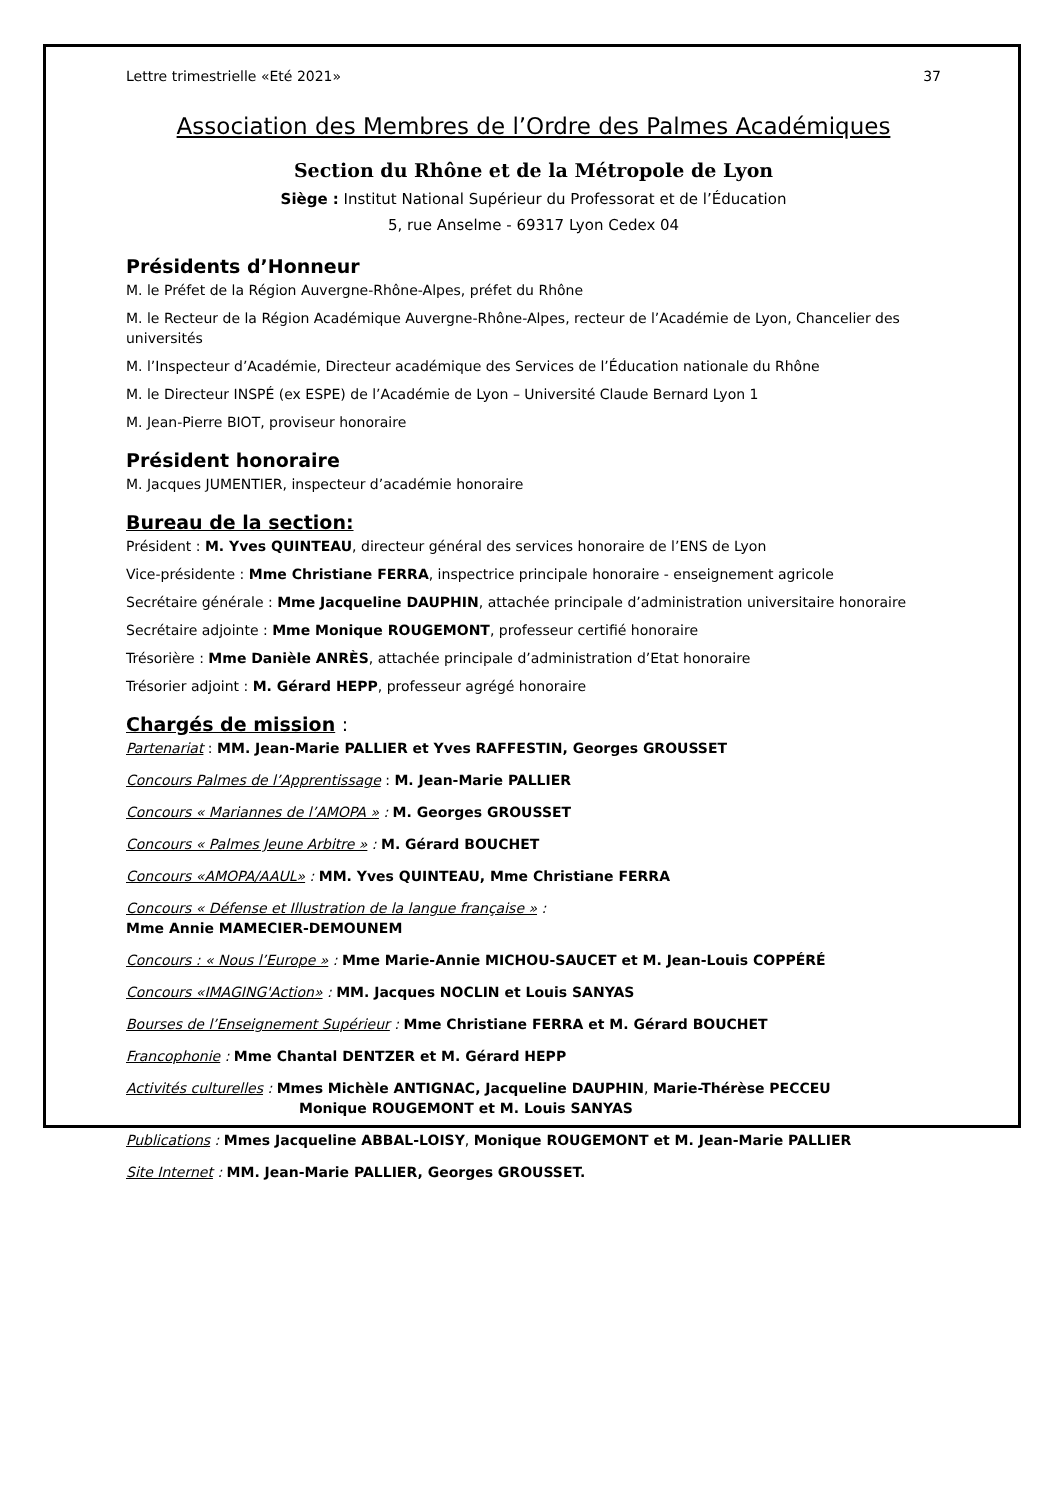Lettre trimestrielle «Eté 2021» 37
Association des Membres de l’Ordre des Palmes Académiques
Section du Rhône et de la Métropole de Lyon
Siège : Institut National Supérieur du Professorat et de l’Éducation
5, rue Anselme - 69317 Lyon Cedex 04
Présidents d’Honneur
M. le Préfet de la Région Auvergne-Rhône-Alpes, préfet du Rhône
M. le Recteur de la Région Académique Auvergne-Rhône-Alpes, recteur de l’Académie de Lyon, Chancelier des universités
M. l’Inspecteur d’Académie, Directeur académique des Services de l’Éducation nationale du Rhône
M. le Directeur INSPÉ (ex ESPE) de l’Académie de Lyon – Université Claude Bernard Lyon 1
M. Jean-Pierre BIOT, proviseur honoraire
Président honoraire
M. Jacques JUMENTIER, inspecteur d’académie honoraire
Bureau de la section:
Président : M. Yves QUINTEAU, directeur général des services honoraire de l’ENS de Lyon
Vice-présidente : Mme Christiane FERRA, inspectrice principale honoraire - enseignement agricole
Secrétaire générale : Mme Jacqueline DAUPHIN, attachée principale d’administration universitaire honoraire
Secrétaire adjointe : Mme Monique ROUGEMONT, professeur certifié honoraire
Trésorière : Mme Danièle ANRÈS, attachée principale d’administration d’Etat honoraire
Trésorier adjoint : M. Gérard HEPP, professeur agrégé honoraire
Chargés de mission :
Partenariat : MM. Jean-Marie PALLIER et Yves RAFFESTIN, Georges GROUSSET
Concours Palmes de l’Apprentissage : M. Jean-Marie PALLIER
Concours « Mariannes de l’AMOPA » : M. Georges GROUSSET
Concours « Palmes Jeune Arbitre » : M. Gérard BOUCHET
Concours «AMOPA/AAUL» : MM. Yves QUINTEAU, Mme Christiane FERRA
Concours « Défense et Illustration de la langue française » :
Mme Annie MAMECIER-DEMOUNEM
Concours : « Nous l’Europe » : Mme Marie-Annie MICHOU-SAUCET et M. Jean-Louis COPPÉRÉ
Concours «IMAGING'Action» : MM. Jacques NOCLIN et Louis SANYAS
Bourses de l’Enseignement Supérieur : Mme Christiane FERRA et M. Gérard BOUCHET
Francophonie : Mme Chantal DENTZER et M. Gérard HEPP
Activités culturelles : Mmes Michèle ANTIGNAC, Jacqueline DAUPHIN, Marie-Thérèse PECCEU
Monique ROUGEMONT et M. Louis SANYAS
Publications : Mmes Jacqueline ABBAL-LOISY, Monique ROUGEMONT et M. Jean-Marie PALLIER
Site Internet : MM. Jean-Marie PALLIER, Georges GROUSSET.